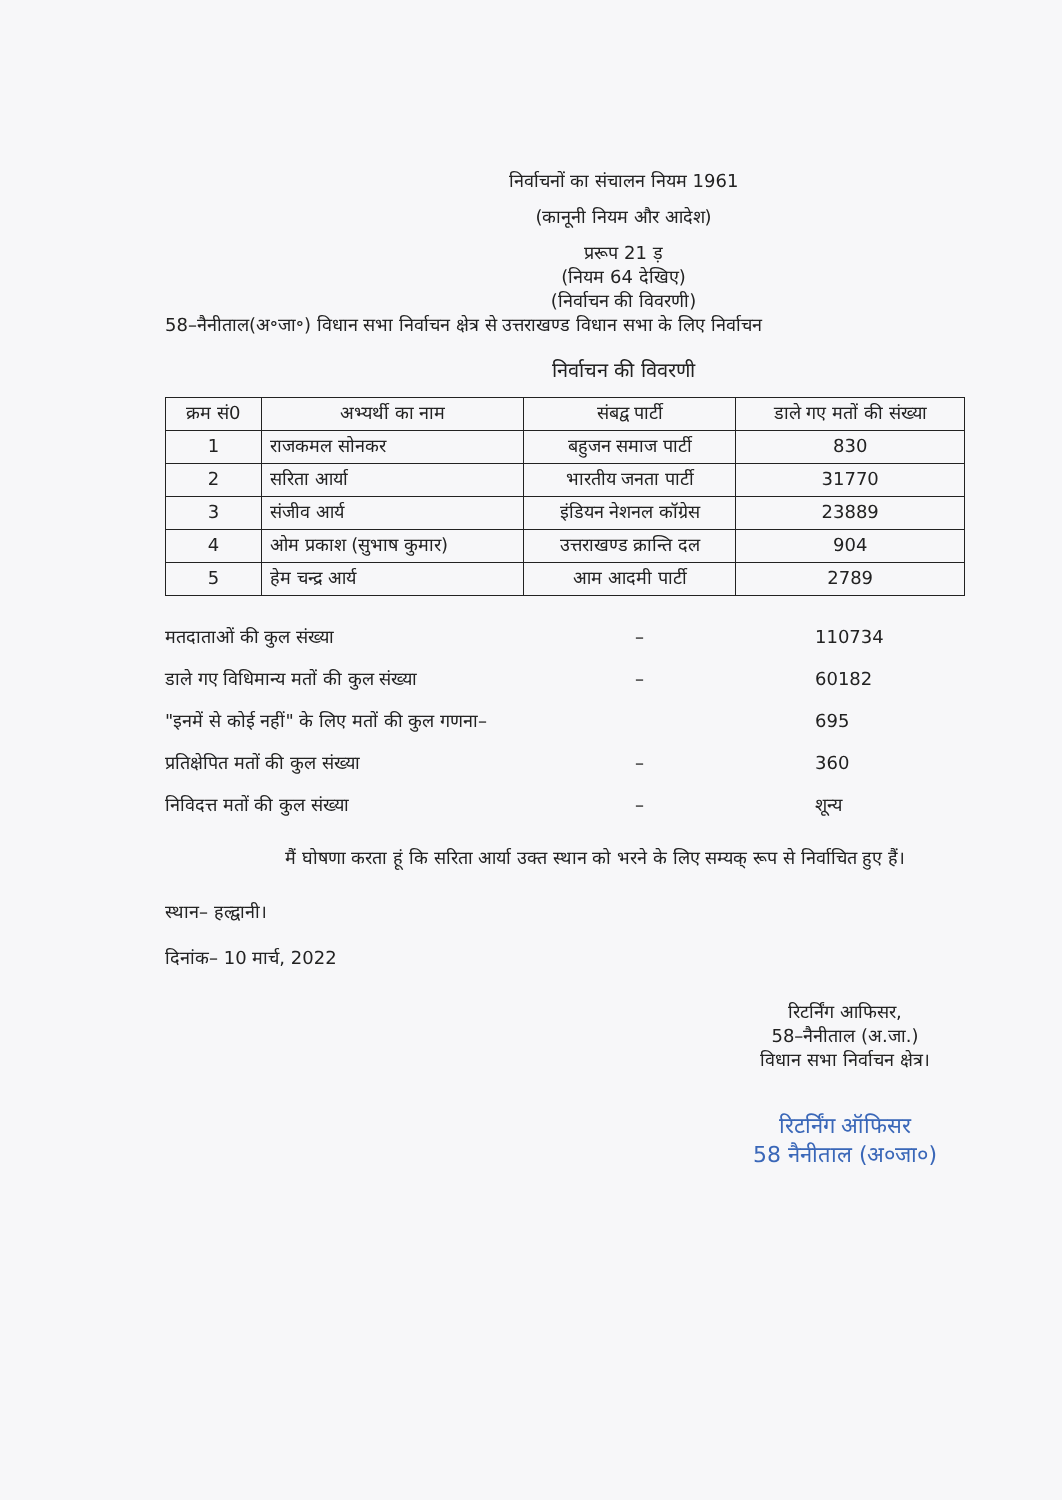निर्वाचनों का संचालन नियम 1961
(कानूनी नियम और आदेश)
प्ररूप 21 ड़
(नियम 64 देखिए)
(निर्वाचन की विवरणी)
58–नैनीताल(अ॰जा॰) विधान सभा निर्वाचन क्षेत्र से उत्तराखण्ड विधान सभा के लिए निर्वाचन
निर्वाचन की विवरणी
| क्रम सं0 | अभ्यर्थी का नाम | संबद्व पार्टी | डाले गए मतों की संख्या |
| --- | --- | --- | --- |
| 1 | राजकमल सोनकर | बहुजन समाज पार्टी | 830 |
| 2 | सरिता आर्या | भारतीय जनता पार्टी | 31770 |
| 3 | संजीव आर्य | इंडियन नेशनल कॉग्रेस | 23889 |
| 4 | ओम प्रकाश (सुभाष कुमार) | उत्तराखण्ड क्रान्ति दल | 904 |
| 5 | हेम चन्द्र आर्य | आम आदमी पार्टी | 2789 |
मतदाताओं की कुल संख्या – 110734
डाले गए विधिमान्य मतों की कुल संख्या – 60182
"इनमें से कोई नहीं" के लिए मतों की कुल गणना– 695
प्रतिक्षेपित मतों की कुल संख्या – 360
निविदत्त मतों की कुल संख्या – शून्य
मैं घोषणा करता हूं कि सरिता आर्या उक्त स्थान को भरने के लिए सम्यक् रूप से निर्वाचित हुए हैं।
स्थान– हल्द्वानी।
दिनांक– 10 मार्च, 2022
रिटर्निंग आफिसर,
58–नैनीताल (अ.जा.)
विधान सभा निर्वाचन क्षेत्र।
रिटर्निंग ऑफिसर
58 नैनीताल (अ०जा०)